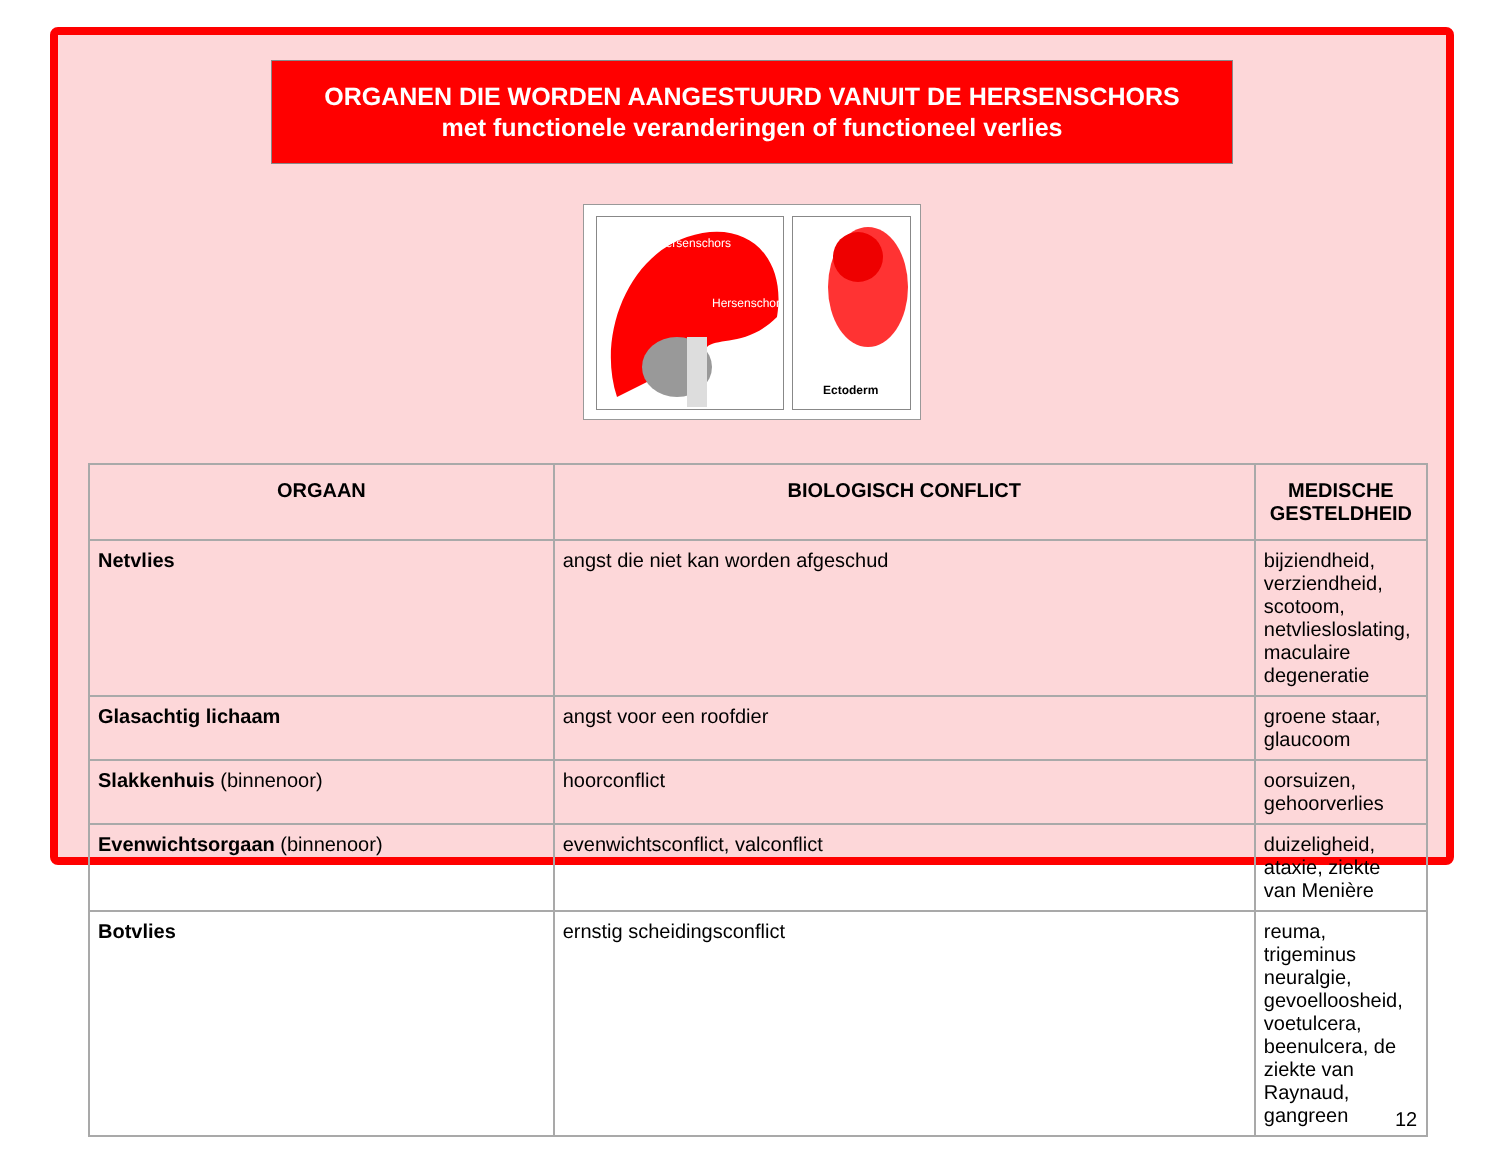ORGANEN DIE WORDEN AANGESTUURD VANUIT DE HERSENSCHORS
met functionele veranderingen of functioneel verlies
Hersenschors
Hersenschors
Ectoderm
| ORGAAN | BIOLOGISCH CONFLICT | MEDISCHE GESTELDHEID |
| --- | --- | --- |
| Netvlies | angst die niet kan worden afgeschud | bijziendheid, verziendheid, scotoom, netvliesloslating, maculaire degeneratie |
| Glasachtig lichaam | angst voor een roofdier | groene staar, glaucoom |
| Slakkenhuis (binnenoor) | hoorconflict | oorsuizen, gehoorverlies |
| Evenwichtsorgaan (binnenoor) | evenwichtsconflict, valconflict | duizeligheid, ataxie, ziekte van Menière |
| Botvlies | ernstig scheidingsconflict | reuma, trigeminus neuralgie, gevoelloosheid, voetulcera, beenulcera, de ziekte van Raynaud, gangreen |
12